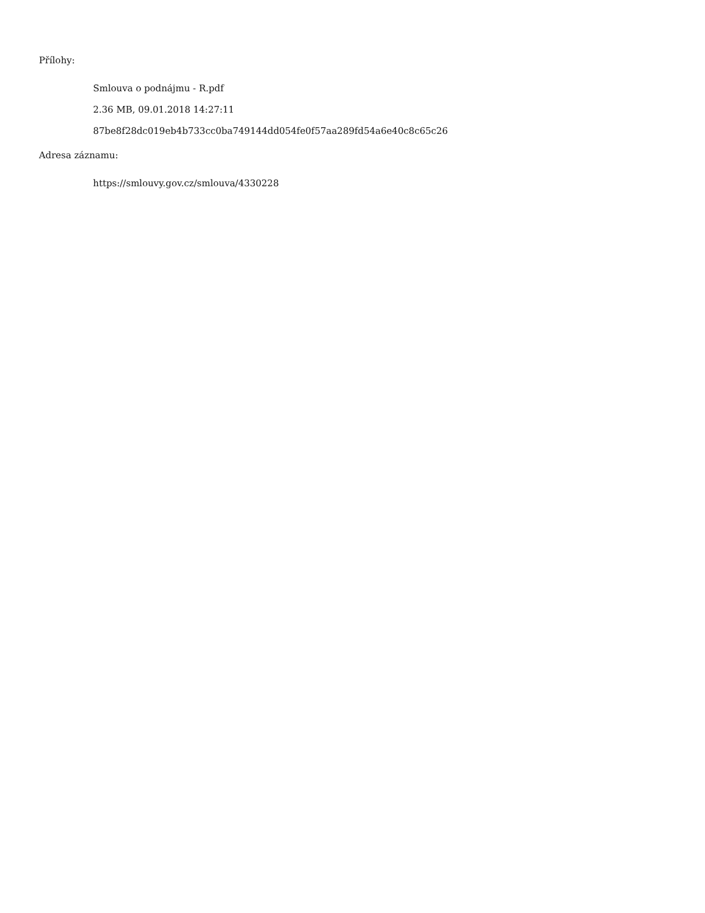Přílohy:
Smlouva o podnájmu - R.pdf
2.36 MB, 09.01.2018 14:27:11
87be8f28dc019eb4b733cc0ba749144dd054fe0f57aa289fd54a6e40c8c65c26
Adresa záznamu:
https://smlouvy.gov.cz/smlouva/4330228